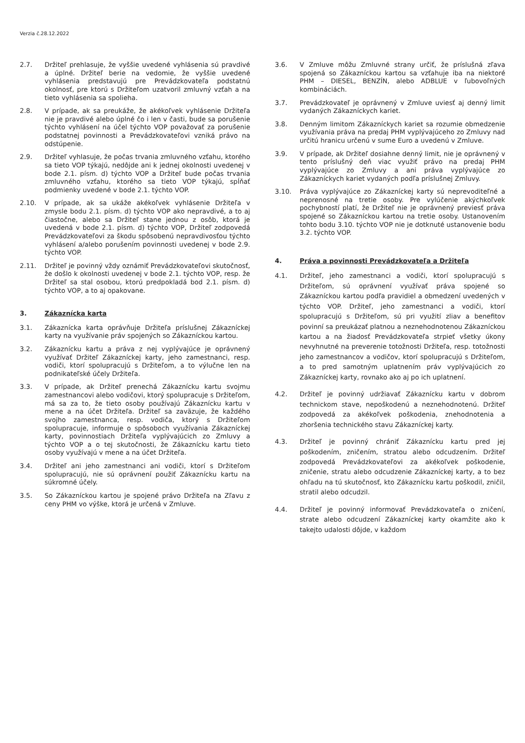Verzia č.28.12.2022
2.7. Držiteľ prehlasuje, že vyššie uvedené vyhlásenia sú pravdivé a úplné. Držiteľ berie na vedomie, že vyššie uvedené vyhlásenia predstavujú pre Prevádzkovateľa podstatnú okolnosť, pre ktorú s Držiteľom uzatvoril zmluvný vzťah a na tieto vyhlásenia sa spolieha.
2.8. V prípade, ak sa preukáže, že akékoľvek vyhlásenie Držiteľa nie je pravdivé alebo úplné čo i len v časti, bude sa porušenie týchto vyhlásení na účel týchto VOP považovať za porušenie podstatnej povinnosti a Prevádzkovateľovi vzniká právo na odstúpenie.
2.9. Držiteľ vyhlasuje, že počas trvania zmluvného vzťahu, ktorého sa tieto VOP týkajú, nedôjde ani k jednej okolnosti uvedenej v bode 2.1. písm. d) týchto VOP a Držiteľ bude počas trvania zmluvného vzťahu, ktorého sa tieto VOP týkajú, spĺňať podmienky uvedené v bode 2.1. týchto VOP.
2.10. V prípade, ak sa ukáže akékoľvek vyhlásenie Držiteľa v zmysle bodu 2.1. písm. d) týchto VOP ako nepravdivé, a to aj čiastočne, alebo sa Držiteľ stane jednou z osôb, ktorá je uvedená v bode 2.1. písm. d) týchto VOP, Držiteľ zodpovedá Prevádzkovateľovi za škodu spôsobenú nepravdivosťou týchto vyhlásení a/alebo porušením povinnosti uvedenej v bode 2.9. týchto VOP.
2.11. Držiteľ je povinný vždy oznámiť Prevádzkovateľovi skutočnosť, že došlo k okolnosti uvedenej v bode 2.1. týchto VOP, resp. že Držiteľ sa stal osobou, ktorú predpokladá bod 2.1. písm. d) týchto VOP, a to aj opakovane.
3. Zákaznícka karta
3.1. Zákaznícka karta oprávňuje Držiteľa príslušnej Zákazníckej karty na využívanie práv spojených so Zákazníckou kartou.
3.2. Zákaznícku kartu a práva z nej vyplývajúce je oprávnený využívať Držiteľ Zákazníckej karty, jeho zamestnanci, resp. vodiči, ktorí spolupracujú s Držiteľom, a to výlučne len na podnikateľské účely Držiteľa.
3.3. V prípade, ak Držiteľ prenechá Zákaznícku kartu svojmu zamestnancovi alebo vodičovi, ktorý spolupracuje s Držiteľom, má sa za to, že tieto osoby používajú Zákaznícku kartu v mene a na účet Držiteľa. Držiteľ sa zaväzuje, že každého svojho zamestnanca, resp. vodiča, ktorý s Držiteľom spolupracuje, informuje o spôsoboch využívania Zákazníckej karty, povinnostiach Držiteľa vyplývajúcich zo Zmluvy a týchto VOP a o tej skutočnosti, že Zákaznícku kartu tieto osoby využívajú v mene a na účet Držiteľa.
3.4. Držiteľ ani jeho zamestnanci ani vodiči, ktorí s Držiteľom spolupracujú, nie sú oprávnení použiť Zákaznícku kartu na súkromné účely.
3.5. So Zákazníckou kartou je spojené právo Držiteľa na Zľavu z ceny PHM vo výške, ktorá je určená v Zmluve.
3.6. V Zmluve môžu Zmluvné strany určiť, že príslušná zľava spojená so Zákazníckou kartou sa vzťahuje iba na niektoré PHM – DIESEL, BENZÍN, alebo ADBLUE v ľubovoľných kombináciách.
3.7. Prevádzkovateľ je oprávnený v Zmluve uviesť aj denný limit vydaných Zákazníckych kariet.
3.8. Denným limitom Zákazníckych kariet sa rozumie obmedzenie využívania práva na predaj PHM vyplývajúceho zo Zmluvy nad určitú hranicu určenú v sume Euro a uvedenú v Zmluve.
3.9. V prípade, ak Držiteľ dosiahne denný limit, nie je oprávnený v tento príslušný deň viac využiť právo na predaj PHM vyplývajúce zo Zmluvy a ani práva vyplývajúce zo Zákazníckych kariet vydaných podľa príslušnej Zmluvy.
3.10. Práva vyplývajúce zo Zákazníckej karty sú neprevoditeľné a neprenosné na tretie osoby. Pre vylúčenie akýchkoľvek pochybností platí, že Držiteľ nie je oprávnený previesť práva spojené so Zákazníckou kartou na tretie osoby. Ustanovením tohto bodu 3.10. týchto VOP nie je dotknuté ustanovenie bodu 3.2. týchto VOP.
4. Práva a povinnosti Prevádzkovateľa a Držiteľa
4.1. Držiteľ, jeho zamestnanci a vodiči, ktorí spolupracujú s Držiteľom, sú oprávnení využívať práva spojené so Zákazníckou kartou podľa pravidiel a obmedzení uvedených v týchto VOP. Držiteľ, jeho zamestnanci a vodiči, ktorí spolupracujú s Držiteľom, sú pri využití zliav a benefitov povinní sa preukázať platnou a neznehodnotenou Zákazníckou kartou a na žiadosť Prevádzkovateľa strpieť všetky úkony nevyhnutné na preverenie totožnosti Držiteľa, resp. totožnosti jeho zamestnancov a vodičov, ktorí spolupracujú s Držiteľom, a to pred samotným uplatnením práv vyplývajúcich zo Zákazníckej karty, rovnako ako aj po ich uplatnení.
4.2. Držiteľ je povinný udržiavať Zákaznícku kartu v dobrom technickom stave, nepoškodenú a neznehodnotenú. Držiteľ zodpovedá za akékoľvek poškodenia, znehodnotenia a zhoršenia technického stavu Zákazníckej karty.
4.3. Držiteľ je povinný chrániť Zákaznícku kartu pred jej poškodením, zničením, stratou alebo odcudzením. Držiteľ zodpovedá Prevádzkovateľovi za akékoľvek poškodenie, zničenie, stratu alebo odcudzenie Zákazníckej karty, a to bez ohľadu na tú skutočnosť, kto Zákaznícku kartu poškodil, zničil, stratil alebo odcudzil.
4.4. Držiteľ je povinný informovať Prevádzkovateľa o zničení, strate alebo odcudzení Zákazníckej karty okamžite ako k takejto udalosti dôjde, v každom